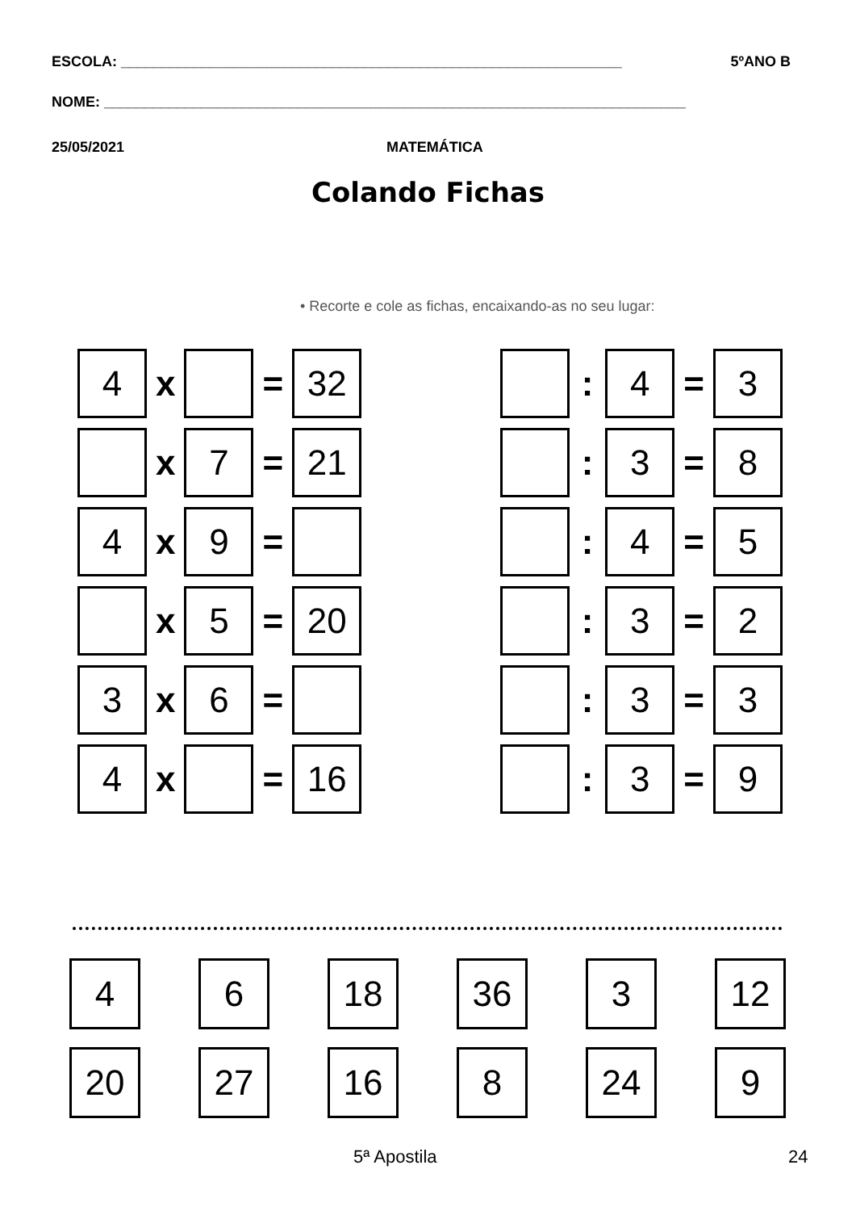ESCOLA: ______________________________________________________________ 5ºANO B
NOME: ________________________________________________________________________
25/05/2021 MATEMÁTICA
Colando Fichas
• Recorte e cole as fichas, encaixando-as no seu lugar:
| 4 | x | | = | 32 | | | : | 4 | = | 3 |
| | x | 7 | = | 21 | | | : | 3 | = | 8 |
| 4 | x | 9 | = | | | | : | 4 | = | 5 |
| | x | 5 | = | 20 | | | : | 3 | = | 2 |
| 3 | x | 6 | = | | | | : | 3 | = | 3 |
| 4 | x | | = | 16 | | | : | 3 | = | 9 |
| 4 | 6 | 18 | 36 | 3 | 12 |
| 20 | 27 | 16 | 8 | 24 | 9 |
5ª Apostila 24